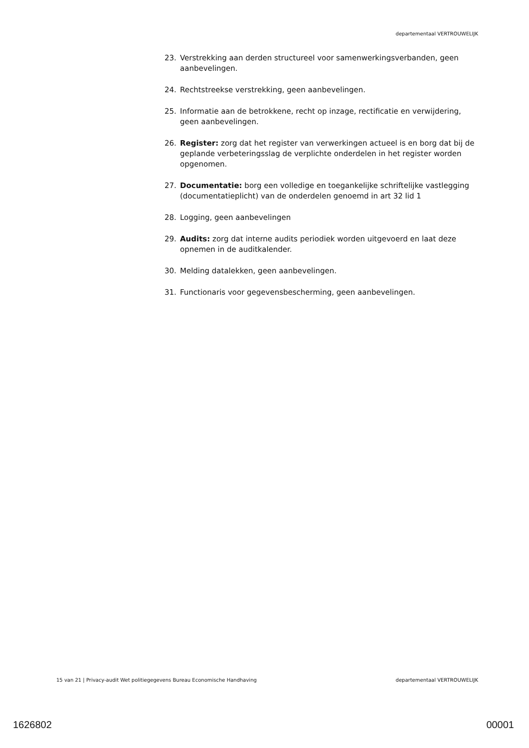departementaal VERTROUWELIJK
23. Verstrekking aan derden structureel voor samenwerkingsverbanden, geen aanbevelingen.
24. Rechtstreekse verstrekking, geen aanbevelingen.
25. Informatie aan de betrokkene, recht op inzage, rectificatie en verwijdering, geen aanbevelingen.
26. Register: zorg dat het register van verwerkingen actueel is en borg dat bij de geplande verbeteringsslag de verplichte onderdelen in het register worden opgenomen.
27. Documentatie: borg een volledige en toegankelijke schriftelijke vastlegging (documentatieplicht) van de onderdelen genoemd in art 32 lid 1
28. Logging, geen aanbevelingen
29. Audits: zorg dat interne audits periodiek worden uitgevoerd en laat deze opnemen in de auditkalender.
30. Melding datalekken, geen aanbevelingen.
31. Functionaris voor gegevensbescherming, geen aanbevelingen.
15 van 21 | Privacy-audit Wet politiegegevens Bureau Economische Handhaving departementaal VERTROUWELIJK
1626802 00001